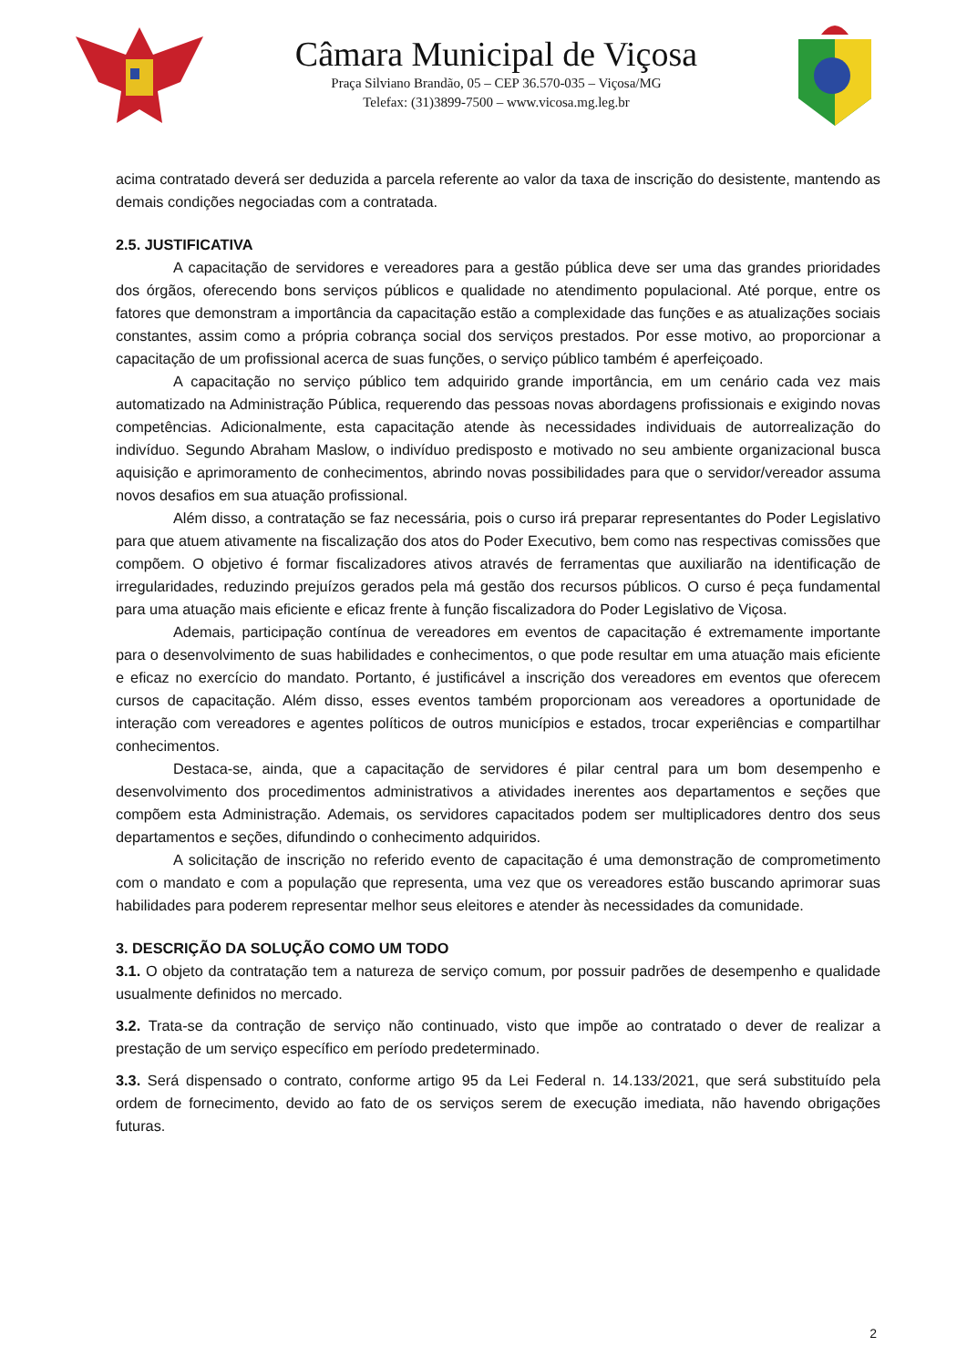Câmara Municipal de Viçosa
Praça Silviano Brandão, 05 – CEP 36.570-035 – Viçosa/MG
Telefax: (31)3899-7500 – www.vicosa.mg.leg.br
acima contratado deverá ser deduzida a parcela referente ao valor da taxa de inscrição do desistente, mantendo as demais condições negociadas com a contratada.
2.5. JUSTIFICATIVA
A capacitação de servidores e vereadores para a gestão pública deve ser uma das grandes prioridades dos órgãos, oferecendo bons serviços públicos e qualidade no atendimento populacional. Até porque, entre os fatores que demonstram a importância da capacitação estão a complexidade das funções e as atualizações sociais constantes, assim como a própria cobrança social dos serviços prestados. Por esse motivo, ao proporcionar a capacitação de um profissional acerca de suas funções, o serviço público também é aperfeiçoado.
A capacitação no serviço público tem adquirido grande importância, em um cenário cada vez mais automatizado na Administração Pública, requerendo das pessoas novas abordagens profissionais e exigindo novas competências. Adicionalmente, esta capacitação atende às necessidades individuais de autorrealização do indivíduo. Segundo Abraham Maslow, o indivíduo predisposto e motivado no seu ambiente organizacional busca aquisição e aprimoramento de conhecimentos, abrindo novas possibilidades para que o servidor/vereador assuma novos desafios em sua atuação profissional.
Além disso, a contratação se faz necessária, pois o curso irá preparar representantes do Poder Legislativo para que atuem ativamente na fiscalização dos atos do Poder Executivo, bem como nas respectivas comissões que compõem. O objetivo é formar fiscalizadores ativos através de ferramentas que auxiliarão na identificação de irregularidades, reduzindo prejuízos gerados pela má gestão dos recursos públicos. O curso é peça fundamental para uma atuação mais eficiente e eficaz frente à função fiscalizadora do Poder Legislativo de Viçosa.
Ademais, participação contínua de vereadores em eventos de capacitação é extremamente importante para o desenvolvimento de suas habilidades e conhecimentos, o que pode resultar em uma atuação mais eficiente e eficaz no exercício do mandato. Portanto, é justificável a inscrição dos vereadores em eventos que oferecem cursos de capacitação. Além disso, esses eventos também proporcionam aos vereadores a oportunidade de interação com vereadores e agentes políticos de outros municípios e estados, trocar experiências e compartilhar conhecimentos.
Destaca-se, ainda, que a capacitação de servidores é pilar central para um bom desempenho e desenvolvimento dos procedimentos administrativos a atividades inerentes aos departamentos e seções que compõem esta Administração. Ademais, os servidores capacitados podem ser multiplicadores dentro dos seus departamentos e seções, difundindo o conhecimento adquiridos.
A solicitação de inscrição no referido evento de capacitação é uma demonstração de comprometimento com o mandato e com a população que representa, uma vez que os vereadores estão buscando aprimorar suas habilidades para poderem representar melhor seus eleitores e atender às necessidades da comunidade.
3. DESCRIÇÃO DA SOLUÇÃO COMO UM TODO
3.1. O objeto da contratação tem a natureza de serviço comum, por possuir padrões de desempenho e qualidade usualmente definidos no mercado.
3.2. Trata-se da contração de serviço não continuado, visto que impõe ao contratado o dever de realizar a prestação de um serviço específico em período predeterminado.
3.3. Será dispensado o contrato, conforme artigo 95 da Lei Federal n. 14.133/2021, que será substituído pela ordem de fornecimento, devido ao fato de os serviços serem de execução imediata, não havendo obrigações futuras.
2